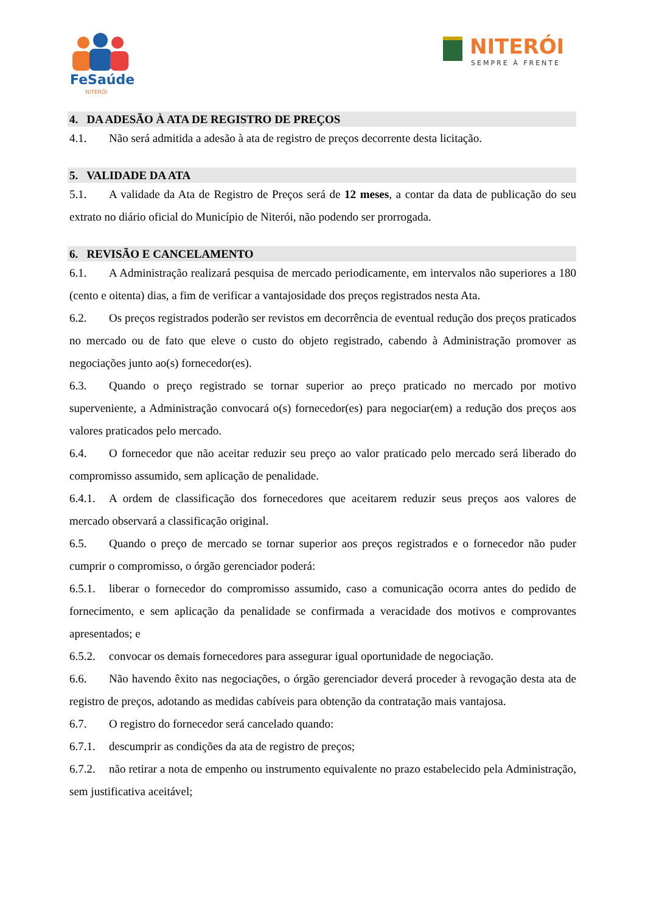FeSaúde
NITERÓI
NITERÓI
SEMPRE À FRENTE
4. DA ADESÃO À ATA DE REGISTRO DE PREÇOS
4.1. Não será admitida a adesão à ata de registro de preços decorrente desta licitação.
5. VALIDADE DA ATA
5.1. A validade da Ata de Registro de Preços será de 12 meses, a contar da data de publicação do seu extrato no diário oficial do Município de Niterói, não podendo ser prorrogada.
6. REVISÃO E CANCELAMENTO
6.1. A Administração realizará pesquisa de mercado periodicamente, em intervalos não superiores a 180 (cento e oitenta) dias, a fim de verificar a vantajosidade dos preços registrados nesta Ata.
6.2. Os preços registrados poderão ser revistos em decorrência de eventual redução dos preços praticados no mercado ou de fato que eleve o custo do objeto registrado, cabendo à Administração promover as negociações junto ao(s) fornecedor(es).
6.3. Quando o preço registrado se tornar superior ao preço praticado no mercado por motivo superveniente, a Administração convocará o(s) fornecedor(es) para negociar(em) a redução dos preços aos valores praticados pelo mercado.
6.4. O fornecedor que não aceitar reduzir seu preço ao valor praticado pelo mercado será liberado do compromisso assumido, sem aplicação de penalidade.
6.4.1. A ordem de classificação dos fornecedores que aceitarem reduzir seus preços aos valores de mercado observará a classificação original.
6.5. Quando o preço de mercado se tornar superior aos preços registrados e o fornecedor não puder cumprir o compromisso, o órgão gerenciador poderá:
6.5.1. liberar o fornecedor do compromisso assumido, caso a comunicação ocorra antes do pedido de fornecimento, e sem aplicação da penalidade se confirmada a veracidade dos motivos e comprovantes apresentados; e
6.5.2. convocar os demais fornecedores para assegurar igual oportunidade de negociação.
6.6. Não havendo êxito nas negociações, o órgão gerenciador deverá proceder à revogação desta ata de registro de preços, adotando as medidas cabíveis para obtenção da contratação mais vantajosa.
6.7. O registro do fornecedor será cancelado quando:
6.7.1. descumprir as condições da ata de registro de preços;
6.7.2. não retirar a nota de empenho ou instrumento equivalente no prazo estabelecido pela Administração, sem justificativa aceitável;